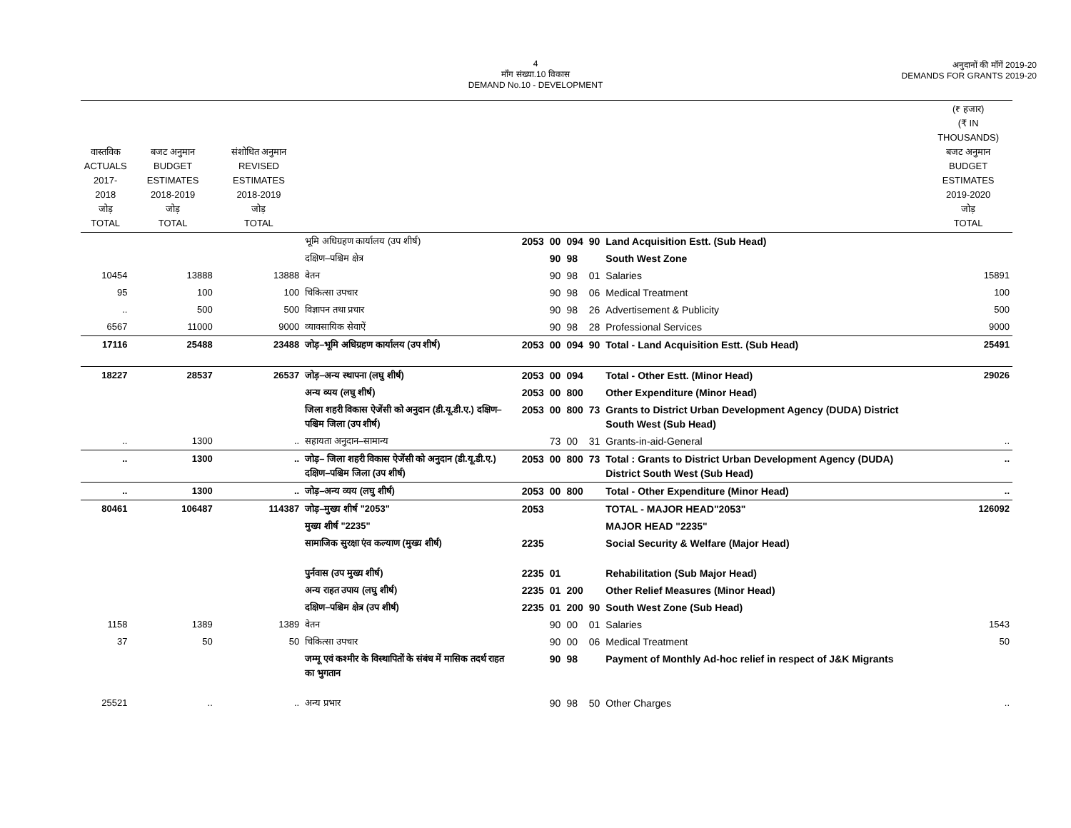4
माँग संख्या.10 विकास
DEMAND No.10 - DEVELOPMENT
अनुदानों की माँगें 2019-20
DEMANDS FOR GRANTS 2019-20
| वास्तविक ACTUALS 2017-2018 जोड़ TOTAL | बजट अनुमान BUDGET ESTIMATES 2018-2019 जोड़ TOTAL | संशोधित अनुमान REVISED ESTIMATES 2018-2019 जोड़ TOTAL | | | | | | | (₹ हजार) (₹ IN THOUSANDS) बजट अनुमान BUDGET ESTIMATES 2019-2020 जोड़ TOTAL |
| --- | --- | --- | --- | --- | --- | --- | --- | --- | --- |
| | | | भूमि अधिग्रहण कार्यालय (उप शीर्ष) | 2053 | 00 | 094 | 90 | Land Acquisition Estt. (Sub Head) | |
| | | | दक्षिण–पश्चिम क्षेत्र | | 90 | 98 | | South West Zone | |
| 10454 | 13888 | 13888 | वेतन | | 90 | 98 | 01 | Salaries | 15891 |
| 95 | 100 | 100 | चिकित्सा उपचार | | 90 | 98 | 06 | Medical Treatment | 100 |
| .. | 500 | 500 | विज्ञापन तथा प्रचार | | 90 | 98 | 26 | Advertisement & Publicity | 500 |
| 6567 | 11000 | 9000 | व्यावसायिक सेवाऐं | | 90 | 98 | 28 | Professional Services | 9000 |
| 17116 | 25488 | 23488 | जोड़–भूमि अधिग्रहण कार्यालय (उप शीर्ष) | 2053 | 00 | 094 | 90 | Total - Land Acquisition Estt. (Sub Head) | 25491 |
| 18227 | 28537 | 26537 | जोड़–अन्य स्थापना (लघु शीर्ष) | 2053 | 00 | 094 | | Total - Other Estt. (Minor Head) | 29026 |
| | | | अन्य व्यय (लघु शीर्ष) | 2053 | 00 | 800 | | Other Expenditure (Minor Head) | |
| | | | जिला शहरी विकास ऐजेंसी को अनुदान (डी.यू.डी.ए.) दक्षिण–पश्चिम जिला (उप शीर्ष) | 2053 | 00 | 800 | 73 | Grants to District Urban Development Agency (DUDA) District South West (Sub Head) | |
| .. | 1300 | .. | सहायता अनुदान–सामान्य | | 73 | 00 | 31 | Grants-in-aid-General | .. |
| .. | 1300 | .. | जोड़– जिला शहरी विकास ऐजेंसी को अनुदान (डी.यू.डी.ए.) दक्षिण–पश्चिम जिला (उप शीर्ष) | 2053 | 00 | 800 | 73 | Total : Grants to District Urban Development Agency (DUDA) District South West (Sub Head) | .. |
| .. | 1300 | .. | जोड़–अन्य व्यय (लघु शीर्ष) | 2053 | 00 | 800 | | Total - Other Expenditure (Minor Head) | .. |
| 80461 | 106487 | 114387 | जोड़–मुख्य शीर्ष "2053" | 2053 | | | | TOTAL - MAJOR HEAD"2053" | 126092 |
| | | | मुख्य शीर्ष "2235" | | | | | MAJOR HEAD "2235" | |
| | | | सामाजिक सुरक्षा एंव कल्याण (मुख्य शीर्ष) | 2235 | | | | Social Security & Welfare (Major Head) | |
| | | | पुर्नवास (उप मुख्य शीर्ष) | 2235 | 01 | | | Rehabilitation (Sub Major Head) | |
| | | | अन्य राहत उपाय (लघु शीर्ष) | 2235 | 01 | 200 | | Other Relief Measures (Minor Head) | |
| | | | दक्षिण–पश्चिम क्षेत्र (उप शीर्ष) | 2235 | 01 | 200 | 90 | South West Zone (Sub Head) | |
| 1158 | 1389 | 1389 | वेतन | | 90 | 00 | 01 | Salaries | 1543 |
| 37 | 50 | 50 | चिकित्सा उपचार | | 90 | 00 | 06 | Medical Treatment | 50 |
| | | | जम्मू एवं कश्मीर के विस्थापितों के संबंध में मासिक तदर्थ राहत का भुगतान | | 90 | 98 | | Payment of Monthly Ad-hoc relief in respect of J&K Migrants | |
| 25521 | .. | .. | अन्य प्रभार | | 90 | 98 | 50 | Other Charges | .. |